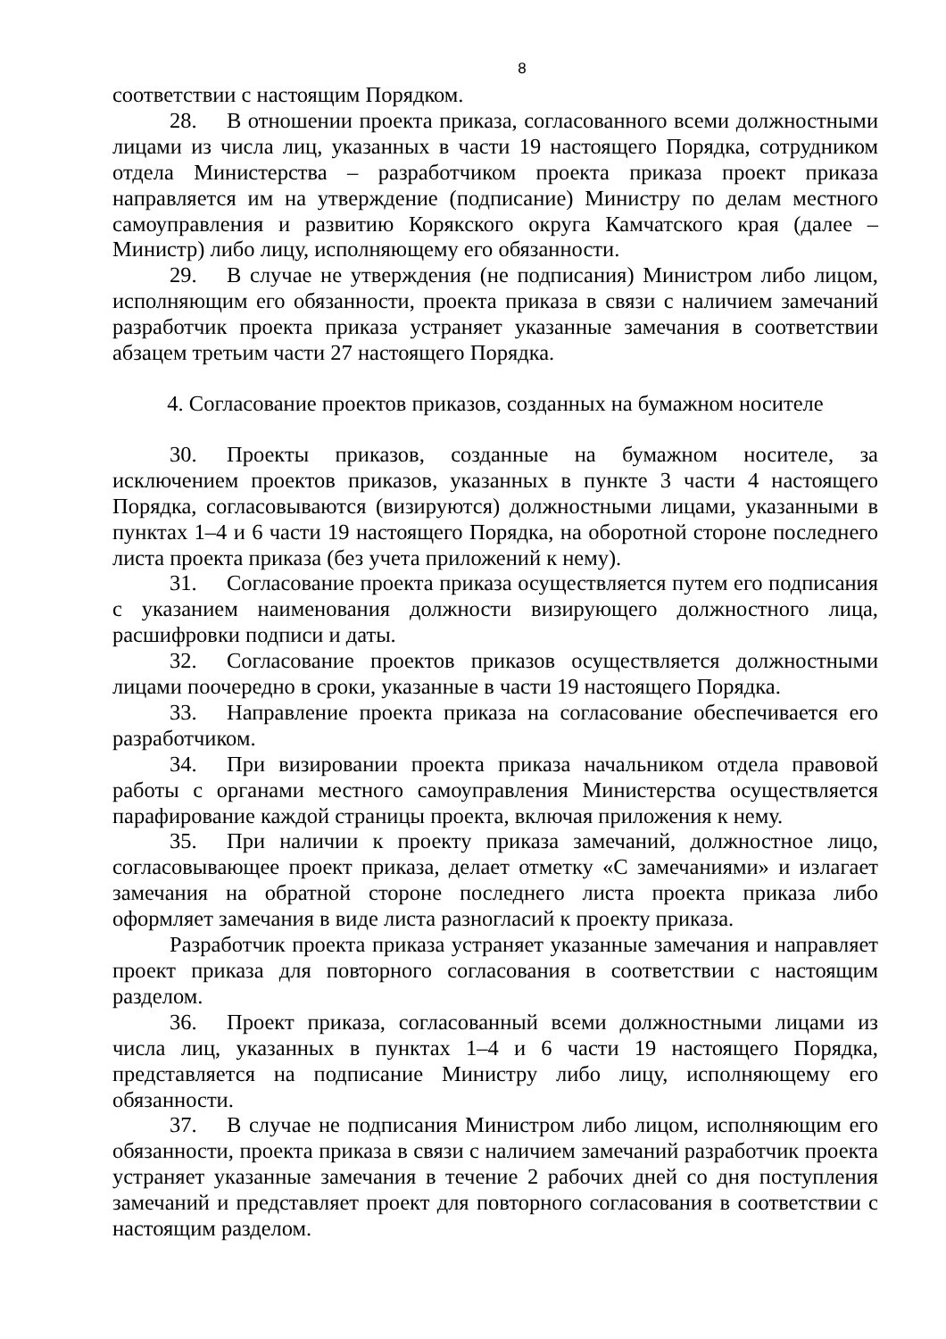8
соответствии с настоящим Порядком.
28. В отношении проекта приказа, согласованного всеми должностными лицами из числа лиц, указанных в части 19 настоящего Порядка, сотрудником отдела Министерства – разработчиком проекта приказа проект приказа направляется им на утверждение (подписание) Министру по делам местного самоуправления и развитию Корякского округа Камчатского края (далее – Министр) либо лицу, исполняющему его обязанности.
29. В случае не утверждения (не подписания) Министром либо лицом, исполняющим его обязанности, проекта приказа в связи с наличием замечаний разработчик проекта приказа устраняет указанные замечания в соответствии абзацем третьим части 27 настоящего Порядка.
4. Согласование проектов приказов, созданных на бумажном носителе
30. Проекты приказов, созданные на бумажном носителе, за исключением проектов приказов, указанных в пункте 3 части 4 настоящего Порядка, согласовываются (визируются) должностными лицами, указанными в пунктах 1–4 и 6 части 19 настоящего Порядка, на оборотной стороне последнего листа проекта приказа (без учета приложений к нему).
31. Согласование проекта приказа осуществляется путем его подписания с указанием наименования должности визирующего должностного лица, расшифровки подписи и даты.
32. Согласование проектов приказов осуществляется должностными лицами поочередно в сроки, указанные в части 19 настоящего Порядка.
33. Направление проекта приказа на согласование обеспечивается его разработчиком.
34. При визировании проекта приказа начальником отдела правовой работы с органами местного самоуправления Министерства осуществляется парафирование каждой страницы проекта, включая приложения к нему.
35. При наличии к проекту приказа замечаний, должностное лицо, согласовывающее проект приказа, делает отметку «С замечаниями» и излагает замечания на обратной стороне последнего листа проекта приказа либо оформляет замечания в виде листа разногласий к проекту приказа.
Разработчик проекта приказа устраняет указанные замечания и направляет проект приказа для повторного согласования в соответствии с настоящим разделом.
36. Проект приказа, согласованный всеми должностными лицами из числа лиц, указанных в пунктах 1–4 и 6 части 19 настоящего Порядка, представляется на подписание Министру либо лицу, исполняющему его обязанности.
37. В случае не подписания Министром либо лицом, исполняющим его обязанности, проекта приказа в связи с наличием замечаний разработчик проекта устраняет указанные замечания в течение 2 рабочих дней со дня поступления замечаний и представляет проект для повторного согласования в соответствии с настоящим разделом.